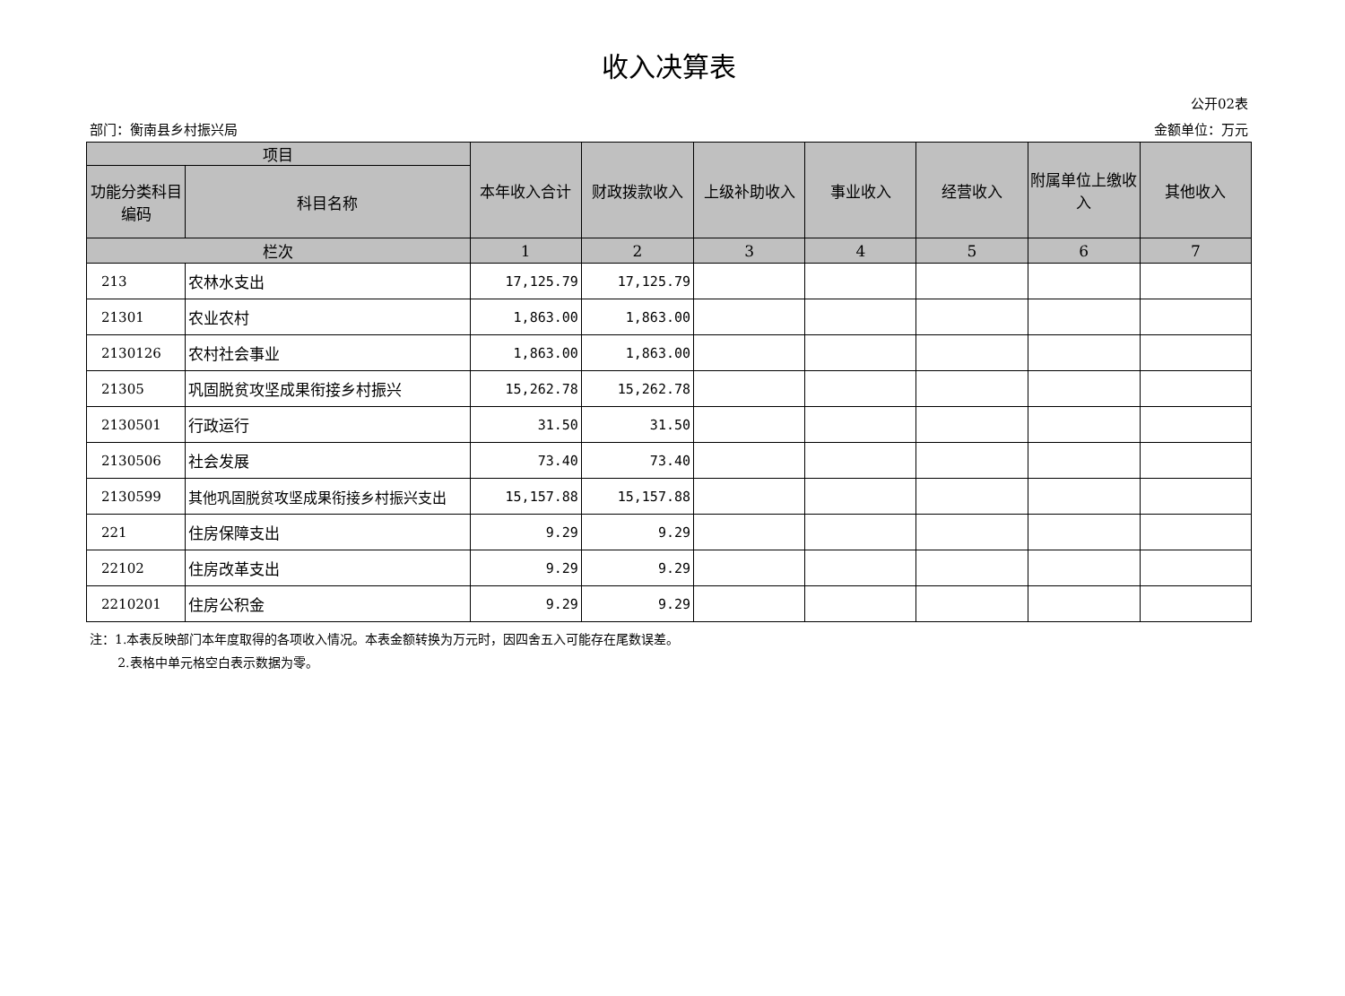收入决算表
公开02表
部门：衡南县乡村振兴局 金额单位：万元
| 项目 | | 本年收入合计 | 财政拨款收入 | 上级补助收入 | 事业收入 | 经营收入 | 附属单位上缴收入 | 其他收入 |
| --- | --- | --- | --- | --- | --- | --- | --- | --- |
| 功能分类科目编码 | 科目名称 | | | | | | | |
| 栏次 | | 1 | 2 | 3 | 4 | 5 | 6 | 7 |
| 213 | 农林水支出 | 17,125.79 | 17,125.79 | | | | | |
| 21301 | 农业农村 | 1,863.00 | 1,863.00 | | | | | |
| 2130126 | 农村社会事业 | 1,863.00 | 1,863.00 | | | | | |
| 21305 | 巩固脱贫攻坚成果衔接乡村振兴 | 15,262.78 | 15,262.78 | | | | | |
| 2130501 | 行政运行 | 31.50 | 31.50 | | | | | |
| 2130506 | 社会发展 | 73.40 | 73.40 | | | | | |
| 2130599 | 其他巩固脱贫攻坚成果衔接乡村振兴支出 | 15,157.88 | 15,157.88 | | | | | |
| 221 | 住房保障支出 | 9.29 | 9.29 | | | | | |
| 22102 | 住房改革支出 | 9.29 | 9.29 | | | | | |
| 2210201 | 住房公积金 | 9.29 | 9.29 | | | | | |
注：1.本表反映部门本年度取得的各项收入情况。本表金额转换为万元时，因四舍五入可能存在尾数误差。
2.表格中单元格空白表示数据为零。